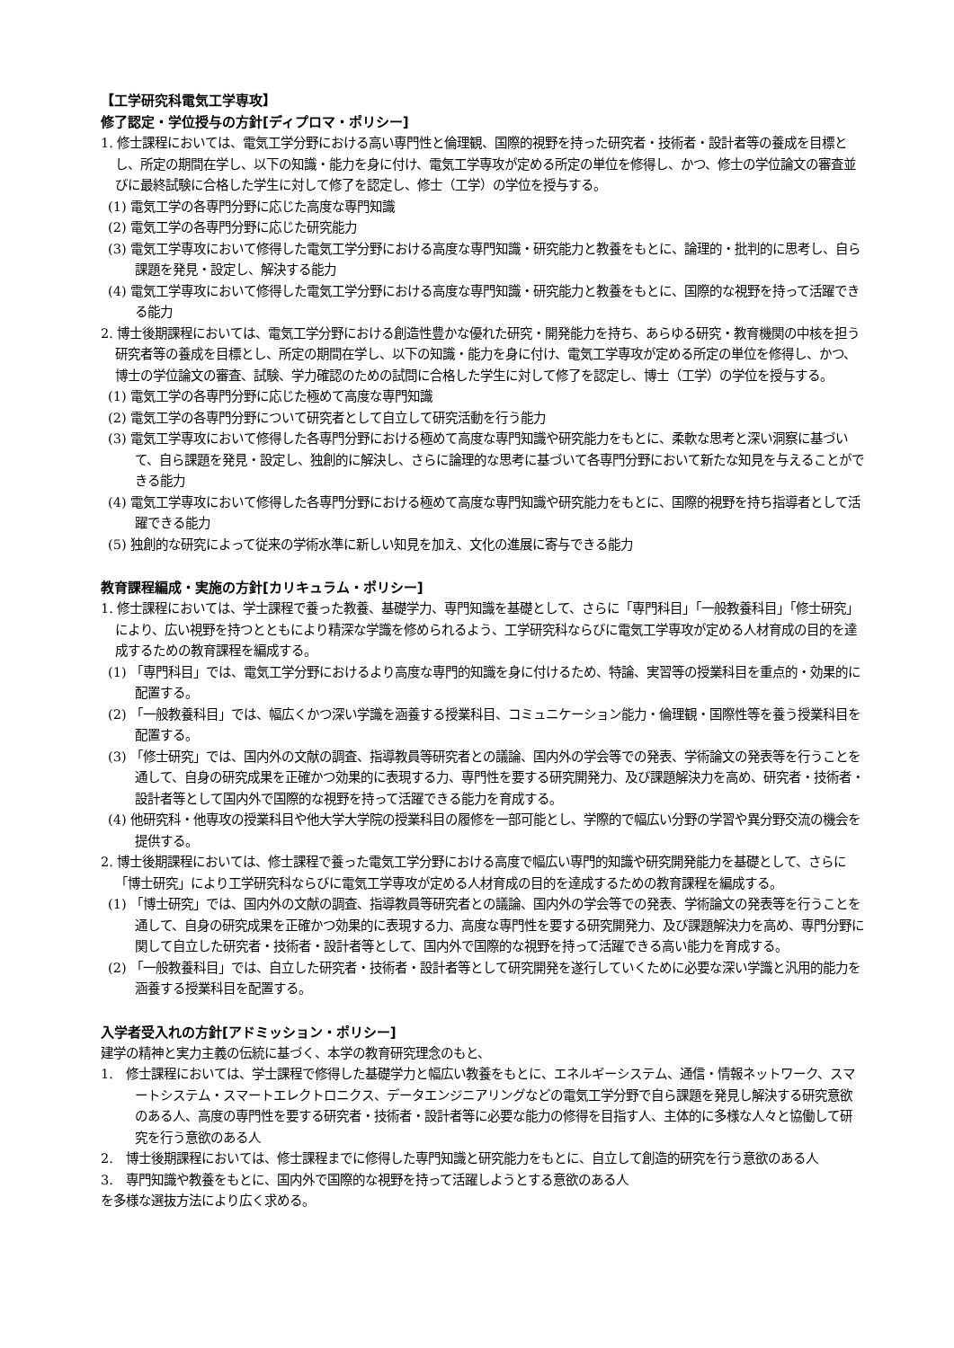【工学研究科電気工学専攻】
修了認定・学位授与の方針[ディプロマ・ポリシー]
1. 修士課程においては、電気工学分野における高い専門性と倫理観、国際的視野を持った研究者・技術者・設計者等の養成を目標とし、所定の期間在学し、以下の知識・能力を身に付け、電気工学専攻が定める所定の単位を修得し、かつ、修士の学位論文の審査並びに最終試験に合格した学生に対して修了を認定し、修士（工学）の学位を授与する。
(1) 電気工学の各専門分野に応じた高度な専門知識
(2) 電気工学の各専門分野に応じた研究能力
(3) 電気工学専攻において修得した電気工学分野における高度な専門知識・研究能力と教養をもとに、論理的・批判的に思考し、自ら課題を発見・設定し、解決する能力
(4) 電気工学専攻において修得した電気工学分野における高度な専門知識・研究能力と教養をもとに、国際的な視野を持って活躍できる能力
2. 博士後期課程においては、電気工学分野における創造性豊かな優れた研究・開発能力を持ち、あらゆる研究・教育機関の中核を担う研究者等の養成を目標とし、所定の期間在学し、以下の知識・能力を身に付け、電気工学専攻が定める所定の単位を修得し、かつ、博士の学位論文の審査、試験、学力確認のための試問に合格した学生に対して修了を認定し、博士（工学）の学位を授与する。
(1) 電気工学の各専門分野に応じた極めて高度な専門知識
(2) 電気工学の各専門分野について研究者として自立して研究活動を行う能力
(3) 電気工学専攻において修得した各専門分野における極めて高度な専門知識や研究能力をもとに、柔軟な思考と深い洞察に基づいて、自ら課題を発見・設定し、独創的に解決し、さらに論理的な思考に基づいて各専門分野において新たな知見を与えることができる能力
(4) 電気工学専攻において修得した各専門分野における極めて高度な専門知識や研究能力をもとに、国際的視野を持ち指導者として活躍できる能力
(5) 独創的な研究によって従来の学術水準に新しい知見を加え、文化の進展に寄与できる能力
教育課程編成・実施の方針[カリキュラム・ポリシー]
1. 修士課程においては、学士課程で養った教養、基礎学力、専門知識を基礎として、さらに「専門科目」「一般教養科目」「修士研究」により、広い視野を持つとともにより精深な学識を修められるよう、工学研究科ならびに電気工学専攻が定める人材育成の目的を達成するための教育課程を編成する。
(1) 「専門科目」では、電気工学分野におけるより高度な専門的知識を身に付けるため、特論、実習等の授業科目を重点的・効果的に配置する。
(2) 「一般教養科目」では、幅広くかつ深い学識を涵養する授業科目、コミュニケーション能力・倫理観・国際性等を養う授業科目を配置する。
(3) 「修士研究」では、国内外の文献の調査、指導教員等研究者との議論、国内外の学会等での発表、学術論文の発表等を行うことを通して、自身の研究成果を正確かつ効果的に表現する力、専門性を要する研究開発力、及び課題解決力を高め、研究者・技術者・設計者等として国内外で国際的な視野を持って活躍できる能力を育成する。
(4) 他研究科・他専攻の授業科目や他大学大学院の授業科目の履修を一部可能とし、学際的で幅広い分野の学習や異分野交流の機会を提供する。
2. 博士後期課程においては、修士課程で養った電気工学分野における高度で幅広い専門的知識や研究開発能力を基礎として、さらに「博士研究」により工学研究科ならびに電気工学専攻が定める人材育成の目的を達成するための教育課程を編成する。
(1) 「博士研究」では、国内外の文献の調査、指導教員等研究者との議論、国内外の学会等での発表、学術論文の発表等を行うことを通して、自身の研究成果を正確かつ効果的に表現する力、高度な専門性を要する研究開発力、及び課題解決力を高め、専門分野に関して自立した研究者・技術者・設計者等として、国内外で国際的な視野を持って活躍できる高い能力を育成する。
(2) 「一般教養科目」では、自立した研究者・技術者・設計者等として研究開発を遂行していくために必要な深い学識と汎用的能力を涵養する授業科目を配置する。
入学者受入れの方針[アドミッション・ポリシー]
建学の精神と実力主義の伝統に基づく、本学の教育研究理念のもと、
1.　修士課程においては、学士課程で修得した基礎学力と幅広い教養をもとに、エネルギーシステム、通信・情報ネットワーク、スマートシステム・スマートエレクトロニクス、データエンジニアリングなどの電気工学分野で自ら課題を発見し解決する研究意欲のある人、高度の専門性を要する研究者・技術者・設計者等に必要な能力の修得を目指す人、主体的に多様な人々と協働して研究を行う意欲のある人
2.　博士後期課程においては、修士課程までに修得した専門知識と研究能力をもとに、自立して創造的研究を行う意欲のある人
3.　専門知識や教養をもとに、国内外で国際的な視野を持って活躍しようとする意欲のある人
を多様な選抜方法により広く求める。